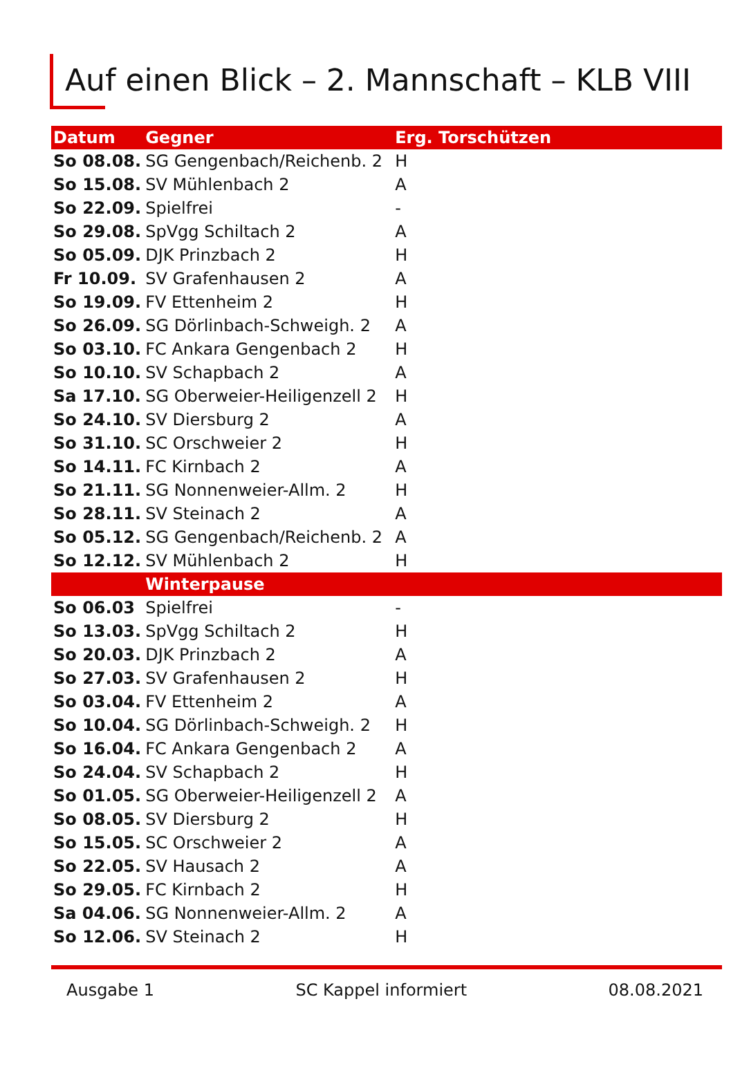Auf einen Blick – 2. Mannschaft – KLB VIII
| Datum | Gegner | Erg. Torschützen | |
| --- | --- | --- | --- |
| So 08.08. | SG Gengenbach/Reichenb. 2 | H | |
| So 15.08. | SV Mühlenbach 2 | A | |
| So 22.09. | Spielfrei | - | |
| So 29.08. | SpVgg Schiltach 2 | A | |
| So 05.09. | DJK Prinzbach 2 | H | |
| Fr 10.09. | SV Grafenhausen 2 | A | |
| So 19.09. | FV Ettenheim 2 | H | |
| So 26.09. | SG Dörlinbach-Schweigh. 2 | A | |
| So 03.10. | FC Ankara Gengenbach 2 | H | |
| So 10.10. | SV Schapbach 2 | A | |
| Sa 17.10. | SG Oberweier-Heiligenzell 2 | H | |
| So 24.10. | SV Diersburg 2 | A | |
| So 31.10. | SC Orschweier 2 | H | |
| So 14.11. | FC Kirnbach 2 | A | |
| So 21.11. | SG Nonnenweier-Allm. 2 | H | |
| So 28.11. | SV Steinach 2 | A | |
| So 05.12. | SG Gengenbach/Reichenb. 2 | A | |
| So 12.12. | SV Mühlenbach 2 | H | |
| | Winterpause | | |
| So 06.03 | Spielfrei | - | |
| So 13.03. | SpVgg Schiltach 2 | H | |
| So 20.03. | DJK Prinzbach 2 | A | |
| So 27.03. | SV Grafenhausen 2 | H | |
| So 03.04. | FV Ettenheim 2 | A | |
| So 10.04. | SG Dörlinbach-Schweigh. 2 | H | |
| So 16.04. | FC Ankara Gengenbach 2 | A | |
| So 24.04. | SV Schapbach 2 | H | |
| So 01.05. | SG Oberweier-Heiligenzell 2 | A | |
| So 08.05. | SV Diersburg 2 | H | |
| So 15.05. | SC Orschweier 2 | A | |
| So 22.05. | SV Hausach 2 | A | |
| So 29.05. | FC Kirnbach 2 | H | |
| Sa 04.06. | SG Nonnenweier-Allm. 2 | A | |
| So 12.06. | SV Steinach 2 | H | |
Ausgabe 1 SC Kappel informiert 08.08.2021